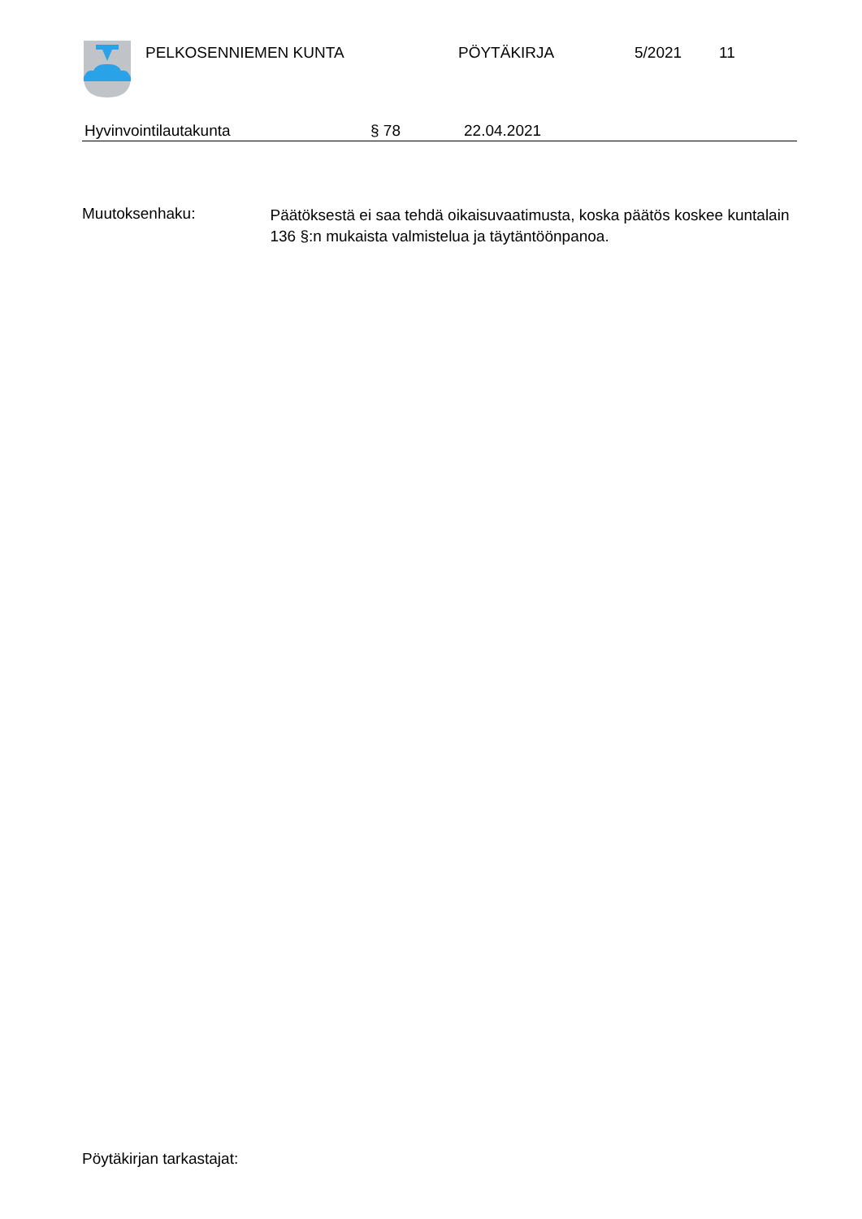PELKOSENNIEMEN KUNTA PÖYTÄKIRJA 5/2021 11
Hyvinvointilautakunta § 78 22.04.2021
Muutoksenhaku:
Päätöksestä ei saa tehdä oikaisuvaatimusta, koska päätös koskee kuntalain 136 §:n mukaista valmistelua ja täytäntöönpanoa.
Pöytäkirjan tarkastajat: